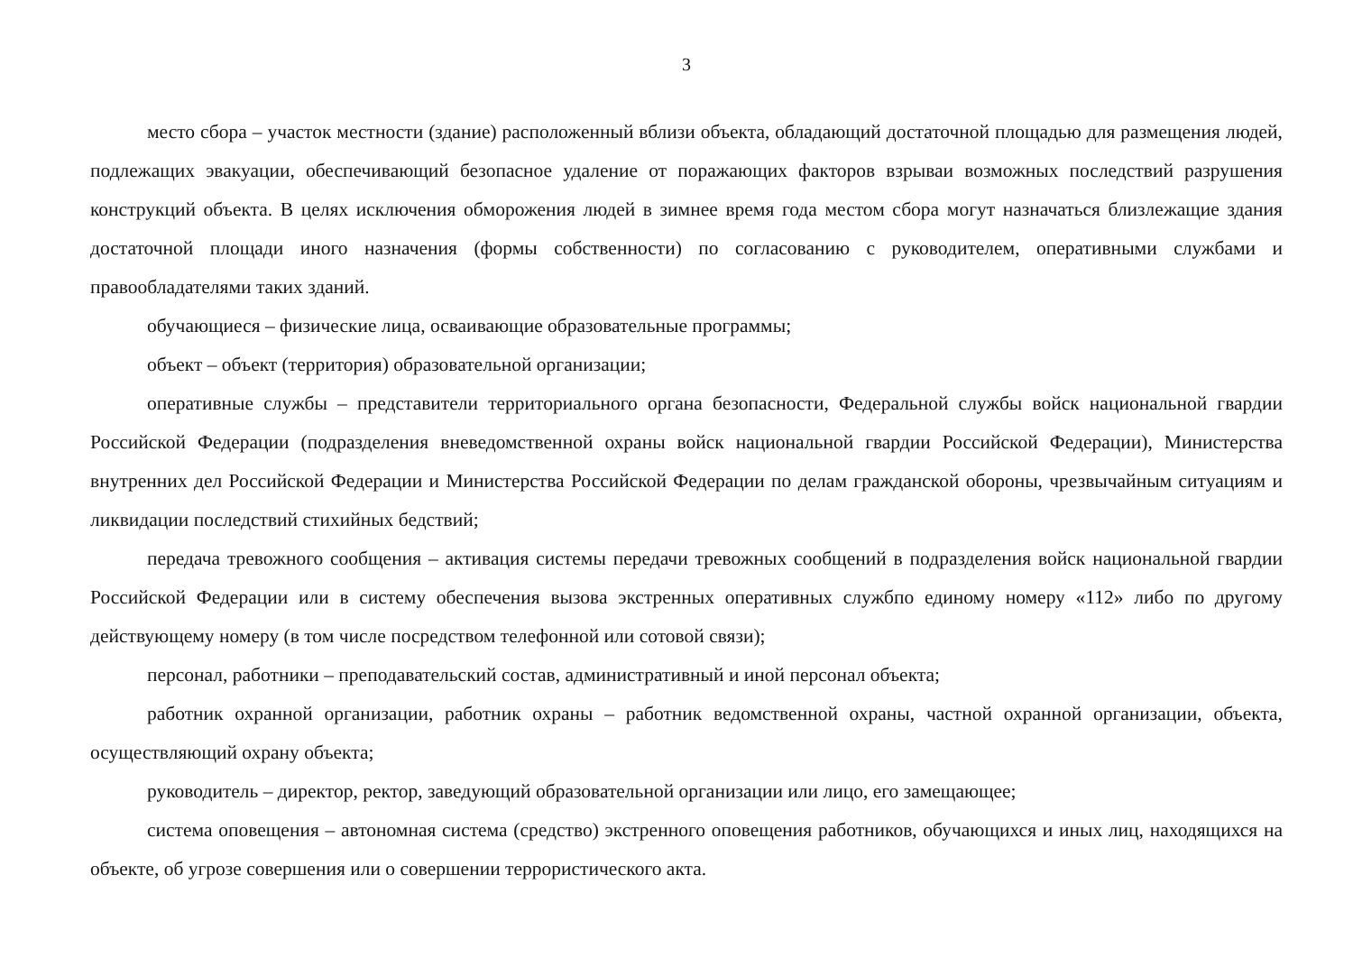3
место сбора – участок местности (здание) расположенный вблизи объекта, обладающий достаточной площадью для размещения людей, подлежащих эвакуации, обеспечивающий безопасное удаление от поражающих факторов взрываи возможных последствий разрушения конструкций объекта. В целях исключения обморожения людей в зимнее время года местом сбора могут назначаться близлежащие здания достаточной площади иного назначения (формы собственности) по согласованию с руководителем, оперативными службами и правообладателями таких зданий.
обучающиеся – физические лица, осваивающие образовательные программы;
объект – объект (территория) образовательной организации;
оперативные службы – представители территориального органа безопасности, Федеральной службы войск национальной гвардии Российской Федерации (подразделения вневедомственной охраны войск национальной гвардии Российской Федерации), Министерства внутренних дел Российской Федерации и Министерства Российской Федерации по делам гражданской обороны, чрезвычайным ситуациям и ликвидации последствий стихийных бедствий;
передача тревожного сообщения – активация системы передачи тревожных сообщений в подразделения войск национальной гвардии Российской Федерации или в систему обеспечения вызова экстренных оперативных службпо единому номеру «112» либо по другому действующему номеру (в том числе посредством телефонной или сотовой связи);
персонал, работники – преподавательский состав, административный и иной персонал объекта;
работник охранной организации, работник охраны – работник ведомственной охраны, частной охранной организации, объекта, осуществляющий охрану объекта;
руководитель – директор, ректор, заведующий образовательной организации или лицо, его замещающее;
система оповещения – автономная система (средство) экстренного оповещения работников, обучающихся и иных лиц, находящихся на объекте, об угрозе совершения или о совершении террористического акта.